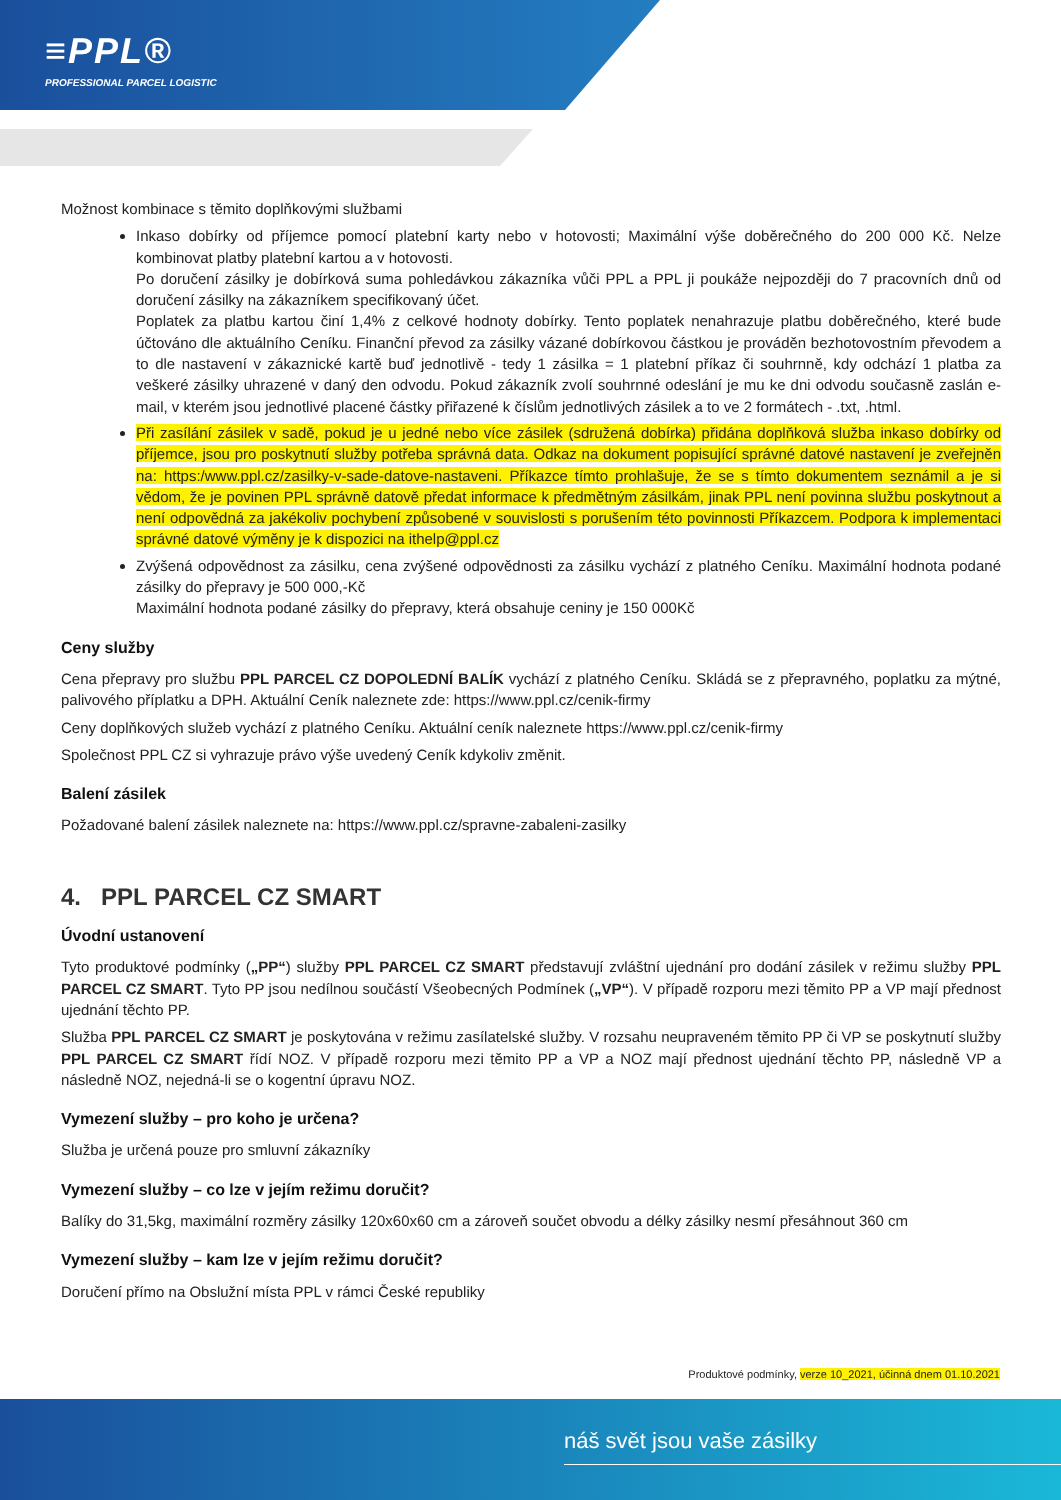≡PPL®
PROFESSIONAL PARCEL LOGISTIC
Možnost kombinace s těmito doplňkovými službami
Inkaso dobírky od příjemce pomocí platební karty nebo v hotovosti; Maximální výše doběrečného do 200 000 Kč. Nelze kombinovat platby platební kartou a v hotovosti.
Po doručení zásilky je dobírková suma pohledávkou zákazníka vůči PPL a PPL ji poukáže nejpozději do 7 pracovních dnů od doručení zásilky na zákazníkem specifikovaný účet.
Poplatek za platbu kartou činí 1,4% z celkové hodnoty dobírky. Tento poplatek nenahrazuje platbu doběrečného, které bude účtováno dle aktuálního Ceníku. Finanční převod za zásilky vázané dobírkovou částkou je prováděn bezhotovostním převodem a to dle nastavení v zákaznické kartě buď jednotlivě - tedy 1 zásilka = 1 platební příkaz či souhrnně, kdy odchází 1 platba za veškeré zásilky uhrazené v daný den odvodu. Pokud zákazník zvolí souhrnné odeslání je mu ke dni odvodu současně zaslán e-mail, v kterém jsou jednotlivé placené částky přiřazené k číslům jednotlivých zásilek a to ve 2 formátech - .txt, .html.
Při zasílání zásilek v sadě, pokud je u jedné nebo více zásilek (sdružená dobírka) přidána doplňková služba inkaso dobírky od příjemce, jsou pro poskytnutí služby potřeba správná data. Odkaz na dokument popisující správné datové nastavení je zveřejněn na: https:/www.ppl.cz/zasilky-v-sade-datove-nastaveni. Příkazce tímto prohlašuje, že se s tímto dokumentem seznámil a je si vědom, že je povinen PPL správně datově předat informace k předmětným zásilkám, jinak PPL není povinna službu poskytnout a není odpovědná za jakékoliv pochybení způsobené v souvislosti s porušením této povinnosti Příkazcem. Podpora k implementaci správné datové výměny je k dispozici na ithelp@ppl.cz
Zvýšená odpovědnost za zásilku, cena zvýšené odpovědnosti za zásilku vychází z platného Ceníku. Maximální hodnota podané zásilky do přepravy je 500 000,-Kč
Maximální hodnota podané zásilky do přepravy, která obsahuje ceniny je 150 000Kč
Ceny služby
Cena přepravy pro službu PPL PARCEL CZ DOPOLEDNÍ BALÍK vychází z platného Ceníku. Skládá se z přepravného, poplatku za mýtné, palivového příplatku a DPH. Aktuální Ceník naleznete zde: https://www.ppl.cz/cenik-firmy
Ceny doplňkových služeb vychází z platného Ceníku. Aktuální ceník naleznete https://www.ppl.cz/cenik-firmy
Společnost PPL CZ si vyhrazuje právo výše uvedený Ceník kdykoliv změnit.
Balení zásilek
Požadované balení zásilek naleznete na: https://www.ppl.cz/spravne-zabaleni-zasilky
4. PPL PARCEL CZ SMART
Úvodní ustanovení
Tyto produktové podmínky („PP“) služby PPL PARCEL CZ SMART představují zvláštní ujednání pro dodání zásilek v režimu služby PPL PARCEL CZ SMART. Tyto PP jsou nedílnou součástí Všeobecných Podmínek („VP“). V případě rozporu mezi těmito PP a VP mají přednost ujednání těchto PP.
Služba PPL PARCEL CZ SMART je poskytována v režimu zasílatelské služby. V rozsahu neupraveném těmito PP či VP se poskytnutí služby PPL PARCEL CZ SMART řídí NOZ. V případě rozporu mezi těmito PP a VP a NOZ mají přednost ujednání těchto PP, následně VP a následně NOZ, nejedná-li se o kogentní úpravu NOZ.
Vymezení služby – pro koho je určena?
Služba je určená pouze pro smluvní zákazníky
Vymezení služby – co lze v jejím režimu doručit?
Balíky do 31,5kg, maximální rozměry zásilky 120x60x60 cm a zároveň součet obvodu a délky zásilky nesmí přesáhnout 360 cm
Vymezení služby – kam lze v jejím režimu doručit?
Doručení přímo na Obslužní místa PPL v rámci České republiky
Produktové podmínky, verze 10_2021, účinná dnem 01.10.2021
náš svět jsou vaše zásilky